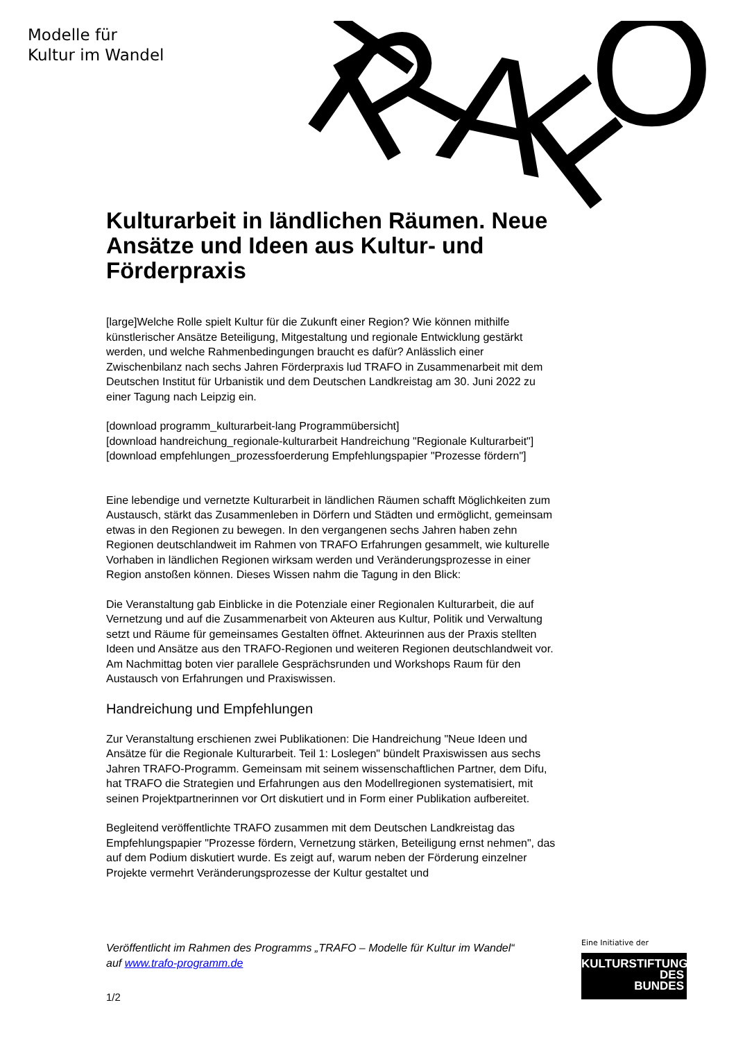Modelle für
Kultur im Wandel
T
R
A
F
O
Kulturarbeit in ländlichen Räumen. Neue Ansätze und Ideen aus Kultur- und Förderpraxis
[large]Welche Rolle spielt Kultur für die Zukunft einer Region? Wie können mithilfe künstlerischer Ansätze Beteiligung, Mitgestaltung und regionale Entwicklung gestärkt werden, und welche Rahmenbedingungen braucht es dafür? Anlässlich einer Zwischenbilanz nach sechs Jahren Förderpraxis lud TRAFO in Zusammenarbeit mit dem Deutschen Institut für Urbanistik und dem Deutschen Landkreistag am 30. Juni 2022 zu einer Tagung nach Leipzig ein.
[download programm_kulturarbeit-lang Programmübersicht]
[download handreichung_regionale-kulturarbeit Handreichung "Regionale Kulturarbeit"]
[download empfehlungen_prozessfoerderung Empfehlungspapier "Prozesse fördern"]
Eine lebendige und vernetzte Kulturarbeit in ländlichen Räumen schafft Möglichkeiten zum Austausch, stärkt das Zusammenleben in Dörfern und Städten und ermöglicht, gemeinsam etwas in den Regionen zu bewegen. In den vergangenen sechs Jahren haben zehn Regionen deutschlandweit im Rahmen von TRAFO Erfahrungen gesammelt, wie kulturelle Vorhaben in ländlichen Regionen wirksam werden und Veränderungsprozesse in einer Region anstoßen können. Dieses Wissen nahm die Tagung in den Blick:
Die Veranstaltung gab Einblicke in die Potenziale einer Regionalen Kulturarbeit, die auf Vernetzung und auf die Zusammenarbeit von Akteuren aus Kultur, Politik und Verwaltung setzt und Räume für gemeinsames Gestalten öffnet. Akteurinnen aus der Praxis stellten Ideen und Ansätze aus den TRAFO-Regionen und weiteren Regionen deutschlandweit vor. Am Nachmittag boten vier parallele Gesprächsrunden und Workshops Raum für den Austausch von Erfahrungen und Praxiswissen.
Handreichung und Empfehlungen
Zur Veranstaltung erschienen zwei Publikationen: Die Handreichung "Neue Ideen und Ansätze für die Regionale Kulturarbeit. Teil 1: Loslegen" bündelt Praxiswissen aus sechs Jahren TRAFO-Programm. Gemeinsam mit seinem wissenschaftlichen Partner, dem Difu, hat TRAFO die Strategien und Erfahrungen aus den Modellregionen systematisiert, mit seinen Projektpartnerinnen vor Ort diskutiert und in Form einer Publikation aufbereitet.
Begleitend veröffentlichte TRAFO zusammen mit dem Deutschen Landkreistag das Empfehlungspapier "Prozesse fördern, Vernetzung stärken, Beteiligung ernst nehmen", das auf dem Podium diskutiert wurde. Es zeigt auf, warum neben der Förderung einzelner Projekte vermehrt Veränderungsprozesse der Kultur gestaltet und
Veröffentlicht im Rahmen des Programms „TRAFO – Modelle für Kultur im Wandel“ auf www.trafo-programm.de
1/2
Eine Initiative der
KULTURSTIFTUNG
DES
BUNDES